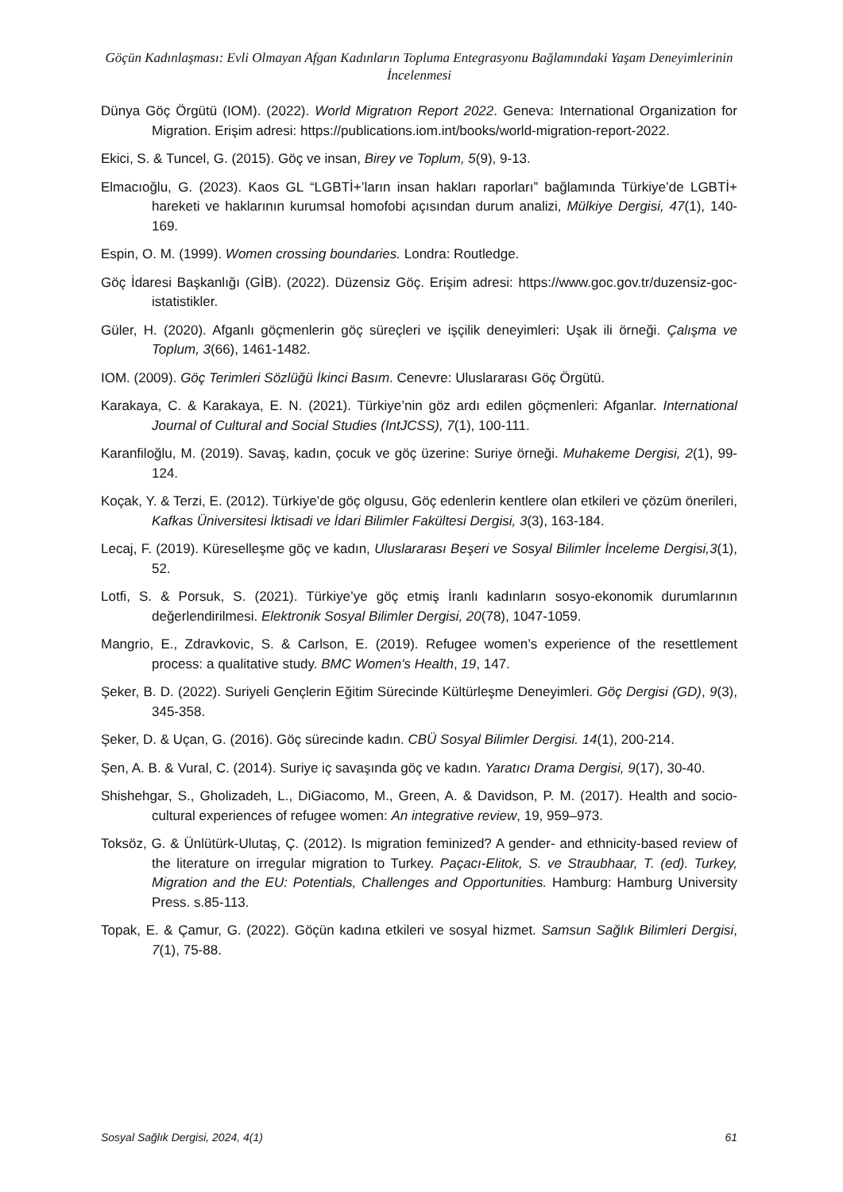Göçün Kadınlaşması: Evli Olmayan Afgan Kadınların Topluma Entegrasyonu Bağlamındaki Yaşam Deneyimlerinin İncelenmesi
Dünya Göç Örgütü (IOM). (2022). World Migratıon Report 2022. Geneva: International Organization for Migration. Erişim adresi: https://publications.iom.int/books/world-migration-report-2022.
Ekici, S. & Tuncel, G. (2015). Göç ve insan, Birey ve Toplum, 5(9), 9-13.
Elmacıoğlu, G. (2023). Kaos GL “LGBTİ+’ların insan hakları raporları” bağlamında Türkiye’de LGBTİ+ hareketi ve haklarının kurumsal homofobi açısından durum analizi, Mülkiye Dergisi, 47(1), 140-169.
Espin, O. M. (1999). Women crossing boundaries. Londra: Routledge.
Göç İdaresi Başkanlığı (GİB). (2022). Düzensiz Göç. Erişim adresi: https://www.goc.gov.tr/duzensiz-goc-istatistikler.
Güler, H. (2020). Afganlı göçmenlerin göç süreçleri ve işçilik deneyimleri: Uşak ili örneği. Çalışma ve Toplum, 3(66), 1461-1482.
IOM. (2009). Göç Terimleri Sözlüğü İkinci Basım. Cenevre: Uluslararası Göç Örgütü.
Karakaya, C. & Karakaya, E. N. (2021). Türkiye’nin göz ardı edilen göçmenleri: Afganlar. International Journal of Cultural and Social Studies (IntJCSS), 7(1), 100-111.
Karanfiloğlu, M. (2019). Savaş, kadın, çocuk ve göç üzerine: Suriye örneği. Muhakeme Dergisi, 2(1), 99-124.
Koçak, Y. & Terzi, E. (2012). Türkiye’de göç olgusu, Göç edenlerin kentlere olan etkileri ve çözüm önerileri, Kafkas Üniversitesi İktisadi ve İdari Bilimler Fakültesi Dergisi, 3(3), 163-184.
Lecaj, F. (2019). Küreselleşme göç ve kadın, Uluslararası Beşeri ve Sosyal Bilimler İnceleme Dergisi,3(1), 52.
Lotfi, S. & Porsuk, S. (2021). Türkiye’ye göç etmiş İranlı kadınların sosyo-ekonomik durumlarının değerlendirilmesi. Elektronik Sosyal Bilimler Dergisi, 20(78), 1047-1059.
Mangrio, E., Zdravkovic, S. & Carlson, E. (2019). Refugee women’s experience of the resettlement process: a qualitative study. BMC Women's Health, 19, 147.
Şeker, B. D. (2022). Suriyeli Gençlerin Eğitim Sürecinde Kültürleşme Deneyimleri. Göç Dergisi (GD), 9(3), 345-358.
Şeker, D. & Uçan, G. (2016). Göç sürecinde kadın. CBÜ Sosyal Bilimler Dergisi. 14(1), 200-214.
Şen, A. B. & Vural, C. (2014). Suriye iç savaşında göç ve kadın. Yaratıcı Drama Dergisi, 9(17), 30-40.
Shishehgar, S., Gholizadeh, L., DiGiacomo, M., Green, A. & Davidson, P. M. (2017). Health and socio-cultural experiences of refugee women: An integrative review, 19, 959–973.
Toksöz, G. & Ünlütürk-Ulutaş, Ç. (2012). Is migration feminized? A gender- and ethnicity-based review of the literature on irregular migration to Turkey. Paçacı-Elitok, S. ve Straubhaar, T. (ed). Turkey, Migration and the EU: Potentials, Challenges and Opportunities. Hamburg: Hamburg University Press. s.85-113.
Topak, E. & Çamur, G. (2022). Göçün kadına etkileri ve sosyal hizmet. Samsun Sağlık Bilimleri Dergisi, 7(1), 75-88.
Sosyal Sağlık Dergisi, 2024, 4(1) 61